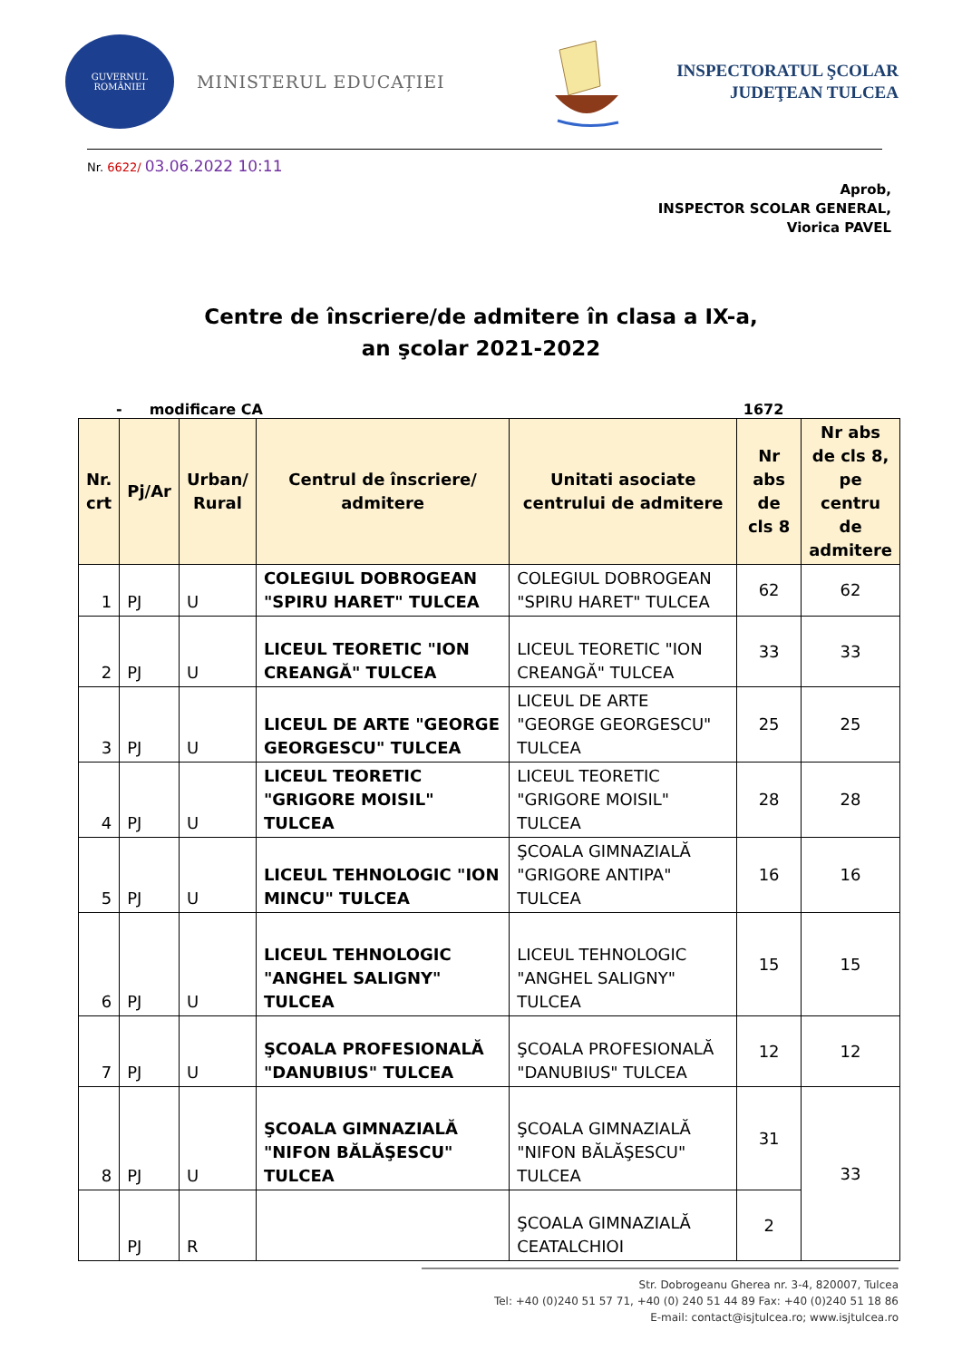GUVERNUL
ROMÂNIEI
MINISTERUL EDUCAȚIEI
INSPECTORATUL ŞCOLAR
JUDEŢEAN TULCEA
Nr. 6622/ 03.06.2022 10:11
Aprob,
INSPECTOR SCOLAR GENERAL,
Viorica PAVEL
Centre de înscriere/de admitere în clasa a IX-a,
an şcolar 2021-2022
- modificare CA 1672
| Nr. crt | Pj/Ar | Urban/ Rural | Centrul de înscriere/ admitere | Unitati asociate centrului de admitere | Nr abs de cls 8 | Nr abs de cls 8, pe centru de admitere |
| --- | --- | --- | --- | --- | --- | --- |
| 1 | PJ | U | COLEGIUL DOBROGEAN "SPIRU HARET" TULCEA | COLEGIUL DOBROGEAN "SPIRU HARET" TULCEA | 62 | 62 |
| 2 | PJ | U | LICEUL TEORETIC "ION CREANGĂ" TULCEA | LICEUL TEORETIC "ION CREANGĂ" TULCEA | 33 | 33 |
| 3 | PJ | U | LICEUL DE ARTE "GEORGE GEORGESCU" TULCEA | LICEUL DE ARTE "GEORGE GEORGESCU" TULCEA | 25 | 25 |
| 4 | PJ | U | LICEUL TEORETIC "GRIGORE MOISIL" TULCEA | LICEUL TEORETIC "GRIGORE MOISIL" TULCEA | 28 | 28 |
| 5 | PJ | U | LICEUL TEHNOLOGIC "ION MINCU" TULCEA | ŞCOALA GIMNAZIALĂ "GRIGORE ANTIPA" TULCEA | 16 | 16 |
| 6 | PJ | U | LICEUL TEHNOLOGIC "ANGHEL SALIGNY" TULCEA | LICEUL TEHNOLOGIC "ANGHEL SALIGNY" TULCEA | 15 | 15 |
| 7 | PJ | U | ŞCOALA PROFESIONALĂ "DANUBIUS" TULCEA | ŞCOALA PROFESIONALĂ "DANUBIUS" TULCEA | 12 | 12 |
| 8 | PJ | U | ŞCOALA GIMNAZIALĂ "NIFON BĂLĂŞESCU" TULCEA | ŞCOALA GIMNAZIALĂ "NIFON BĂLĂŞESCU" TULCEA | 31 | 33 |
| | PJ | R | | ŞCOALA GIMNAZIALĂ CEATALCHIOI | 2 | |
Str. Dobrogeanu Gherea nr. 3-4, 820007, Tulcea
Tel: +40 (0)240 51 57 71, +40 (0) 240 51 44 89 Fax: +40 (0)240 51 18 86
E-mail: contact@isjtulcea.ro; www.isjtulcea.ro